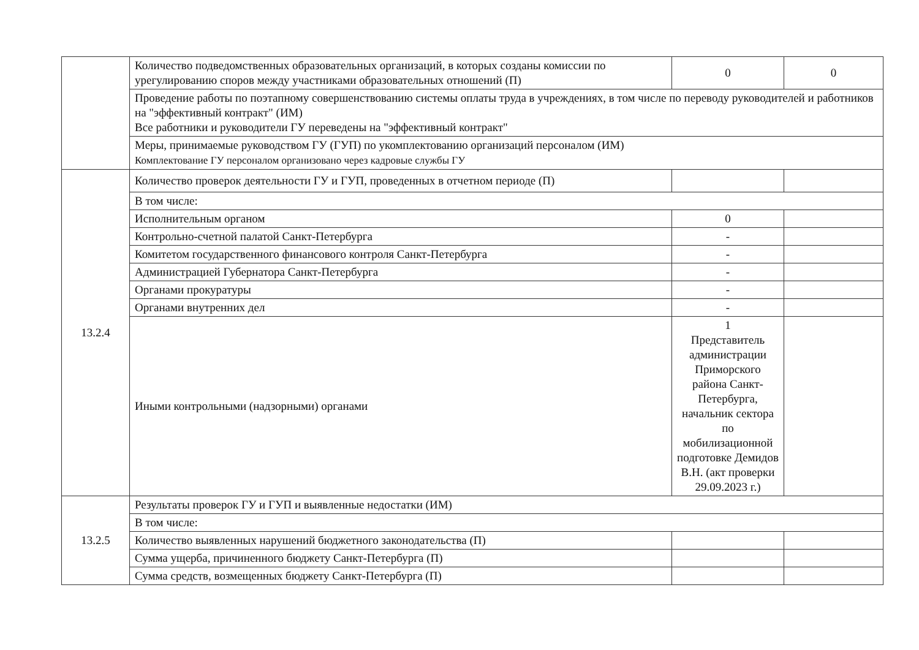| | Количество подведомственных образовательных организаций, в которых созданы комиссии по урегулированию споров между участниками образовательных отношений (П) | 0 | 0 |
| | Проведение работы по поэтапному совершенствованию системы оплаты труда в учреждениях, в том числе по переводу руководителей и работников на "эффективный контракт" (ИМ) Все работники и руководители ГУ переведены на "эффективный контракт" | | |
| | Меры, принимаемые руководством ГУ (ГУП) по укомплектованию организаций персоналом (ИМ) Комплектование ГУ персоналом организовано через кадровые службы ГУ | | |
| 13.2.4 | Количество проверок деятельности ГУ и ГУП, проведенных в отчетном периоде (П) | | |
| | В том числе: | | |
| | Исполнительным органом | 0 | |
| | Контрольно-счетной палатой Санкт-Петербурга | - | |
| | Комитетом государственного финансового контроля Санкт-Петербурга | - | |
| | Администрацией Губернатора Санкт-Петербурга | - | |
| | Органами прокуратуры | - | |
| | Органами внутренних дел | - | |
| | Иными контрольными (надзорными) органами | 1 Представитель администрации Приморского района Санкт-Петербурга, начальник сектора по мобилизационной подготовке Демидов В.Н. (акт проверки 29.09.2023 г.) | |
| 13.2.5 | Результаты проверок ГУ и ГУП и выявленные недостатки (ИМ) | | |
| | В том числе: | | |
| | Количество выявленных нарушений бюджетного законодательства (П) | | |
| | Сумма ущерба, причиненного бюджету Санкт-Петербурга (П) | | |
| | Сумма средств, возмещенных бюджету Санкт-Петербурга (П) | | |